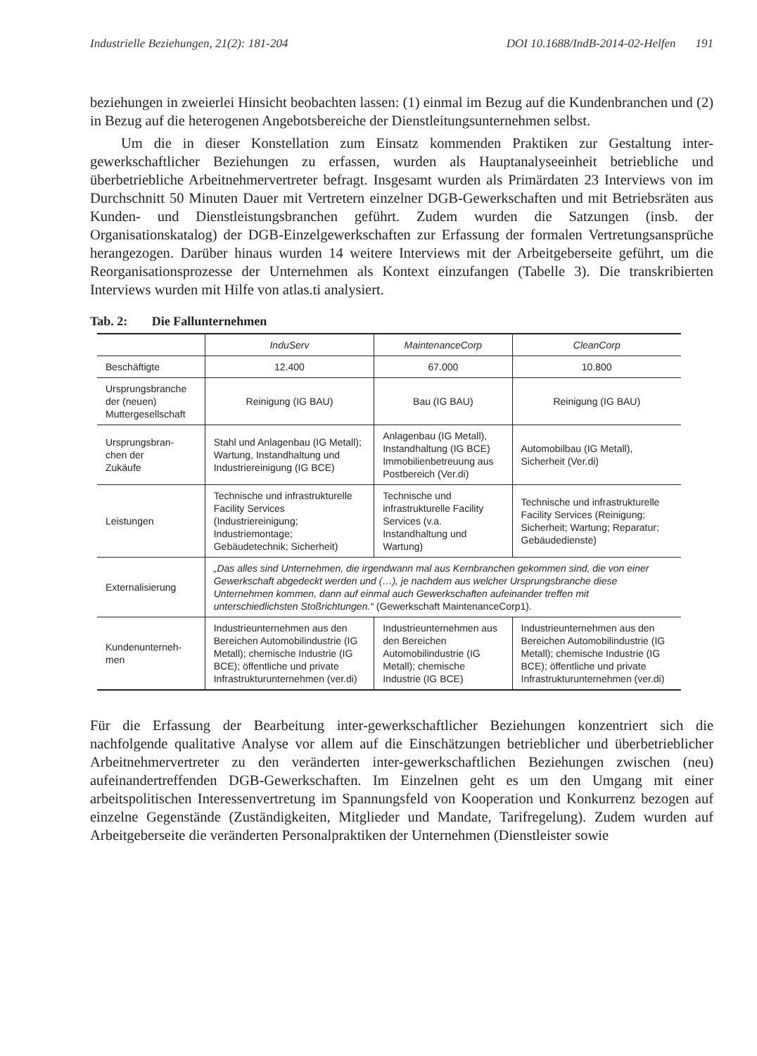Industrielle Beziehungen, 21(2): 181-204 DOI 10.1688/IndB-2014-02-Helfen 191
beziehungen in zweierlei Hinsicht beobachten lassen: (1) einmal im Bezug auf die Kundenbranchen und (2) in Bezug auf die heterogenen Angebotsbereiche der Dienstleitungsunternehmen selbst.
Um die in dieser Konstellation zum Einsatz kommenden Praktiken zur Gestaltung inter-gewerkschaftlicher Beziehungen zu erfassen, wurden als Hauptanalyseeinheit betriebliche und überbetriebliche Arbeitnehmervertreter befragt. Insgesamt wurden als Primärdaten 23 Interviews von im Durchschnitt 50 Minuten Dauer mit Vertretern einzelner DGB-Gewerkschaften und mit Betriebsräten aus Kunden- und Dienstleistungsbranchen geführt. Zudem wurden die Satzungen (insb. der Organisationskatalog) der DGB-Einzelgewerkschaften zur Erfassung der formalen Vertretungsansprüche herangezogen. Darüber hinaus wurden 14 weitere Interviews mit der Arbeitgeberseite geführt, um die Reorganisationsprozesse der Unternehmen als Kontext einzufangen (Tabelle 3). Die transkribierten Interviews wurden mit Hilfe von atlas.ti analysiert.
Tab. 2: Die Fallunternehmen
| | InduServ | MaintenanceCorp | CleanCorp |
| --- | --- | --- | --- |
| Beschäftigte | 12.400 | 67.000 | 10.800 |
| Ursprungsbranche der (neuen) Muttergesellschaft | Reinigung (IG BAU) | Bau (IG BAU) | Reinigung (IG BAU) |
| Ursprungsbran- chen der Zukäufe | Stahl und Anlagenbau (IG Metall); Wartung, Instandhaltung und Industriereinigung (IG BCE) | Anlagenbau (IG Metall), Instandhaltung (IG BCE) Immobilienbetreuung aus Postbereich (Ver.di) | Automobilbau (IG Metall), Sicherheit (Ver.di) |
| Leistungen | Technische und infrastrukturelle Facility Services (Industriereinigung; Industriemontage; Gebäudetechnik; Sicherheit) | Technische und infrastrukturelle Facility Services (v.a. Instandhaltung und Wartung) | Technische und infrastrukturelle Facility Services (Reinigung; Sicherheit; Wartung; Reparatur; Gebäudedienste) |
| Externalisierung | „Das alles sind Unternehmen, die irgendwann mal aus Kernbranchen gekommen sind, die von einer Gewerkschaft abgedeckt werden und (…), je nachdem aus welcher Ursprungsbranche diese Unternehmen kommen, dann auf einmal auch Gewerkschaften aufeinander treffen mit unterschiedlichsten Stoßrichtungen.“ (Gewerkschaft MaintenanceCorp1). | | |
| Kundenunterneh- men | Industrieunternehmen aus den Bereichen Automobilindustrie (IG Metall); chemische Industrie (IG BCE); öffentliche und private Infrastrukturunternehmen (ver.di) | Industrieunternehmen aus den Bereichen Automobilindustrie (IG Metall); chemische Industrie (IG BCE) | Industrieunternehmen aus den Bereichen Automobilindustrie (IG Metall); chemische Industrie (IG BCE); öffentliche und private Infrastrukturunternehmen (ver.di) |
Für die Erfassung der Bearbeitung inter-gewerkschaftlicher Beziehungen konzentriert sich die nachfolgende qualitative Analyse vor allem auf die Einschätzungen betrieblicher und überbetrieblicher Arbeitnehmervertreter zu den veränderten inter-gewerkschaftlichen Beziehungen zwischen (neu) aufeinandertreffenden DGB-Gewerkschaften. Im Einzelnen geht es um den Umgang mit einer arbeitspolitischen Interessenvertretung im Spannungsfeld von Kooperation und Konkurrenz bezogen auf einzelne Gegenstände (Zuständigkeiten, Mitglieder und Mandate, Tarifregelung). Zudem wurden auf Arbeitgeberseite die veränderten Personalpraktiken der Unternehmen (Dienstleister sowie